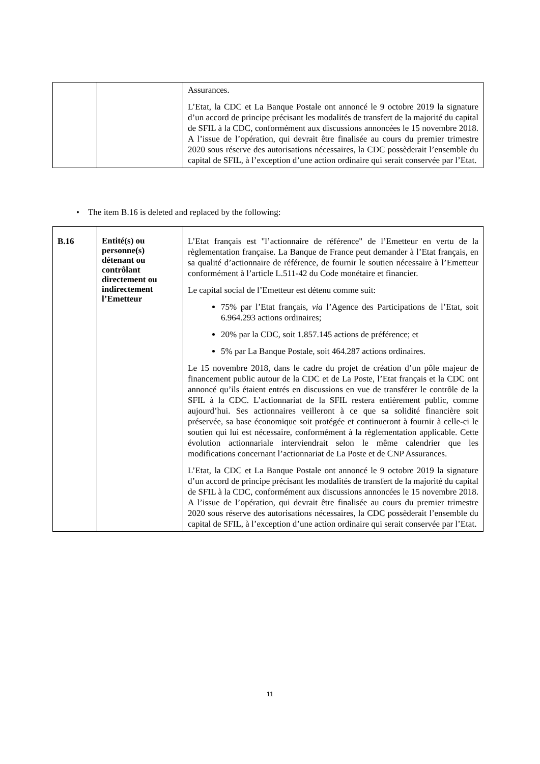| | | Assurances. L’Etat, la CDC et La Banque Postale ont annoncé le 9 octobre 2019 la signature d’un accord de principe précisant les modalités de transfert de la majorité du capital de SFIL à la CDC, conformément aux discussions annoncées le 15 novembre 2018. A l’issue de l’opération, qui devrait être finalisée au cours du premier trimestre 2020 sous réserve des autorisations nécessaires, la CDC possèderait l’ensemble du capital de SFIL, à l’exception d’une action ordinaire qui serait conservée par l’Etat. |
• The item B.16 is deleted and replaced by the following:
| B.16 | Entité(s) ou personne(s) détenant ou contrôlant directement ou indirectement l’Emetteur | L’Etat français est "l’actionnaire de référence" de l’Emetteur en vertu de la règlementation française. La Banque de France peut demander à l’Etat français, en sa qualité d’actionnaire de référence, de fournir le soutien nécessaire à l’Emetteur conformément à l’article L.511-42 du Code monétaire et financier. Le capital social de l’Emetteur est détenu comme suit: 75% par l’Etat français, via l’Agence des Participations de l’Etat, soit 6.964.293 actions ordinaires; 20% par la CDC, soit 1.857.145 actions de préférence; et 5% par La Banque Postale, soit 464.287 actions ordinaires. Le 15 novembre 2018, dans le cadre du projet de création d’un pôle majeur de financement public autour de la CDC et de La Poste, l’Etat français et la CDC ont annoncé qu’ils étaient entrés en discussions en vue de transférer le contrôle de la SFIL à la CDC. L’actionnariat de la SFIL restera entièrement public, comme aujourd’hui. Ses actionnaires veilleront à ce que sa solidité financière soit préservée, sa base économique soit protégée et continueront à fournir à celle-ci le soutien qui lui est nécessaire, conformément à la règlementation applicable. Cette évolution actionnariale interviendrait selon le même calendrier que les modifications concernant l’actionnariat de La Poste et de CNP Assurances. L’Etat, la CDC et La Banque Postale ont annoncé le 9 octobre 2019 la signature d’un accord de principe précisant les modalités de transfert de la majorité du capital de SFIL à la CDC, conformément aux discussions annoncées le 15 novembre 2018. A l’issue de l’opération, qui devrait être finalisée au cours du premier trimestre 2020 sous réserve des autorisations nécessaires, la CDC possèderait l’ensemble du capital de SFIL, à l’exception d’une action ordinaire qui serait conservée par l’Etat. |
11